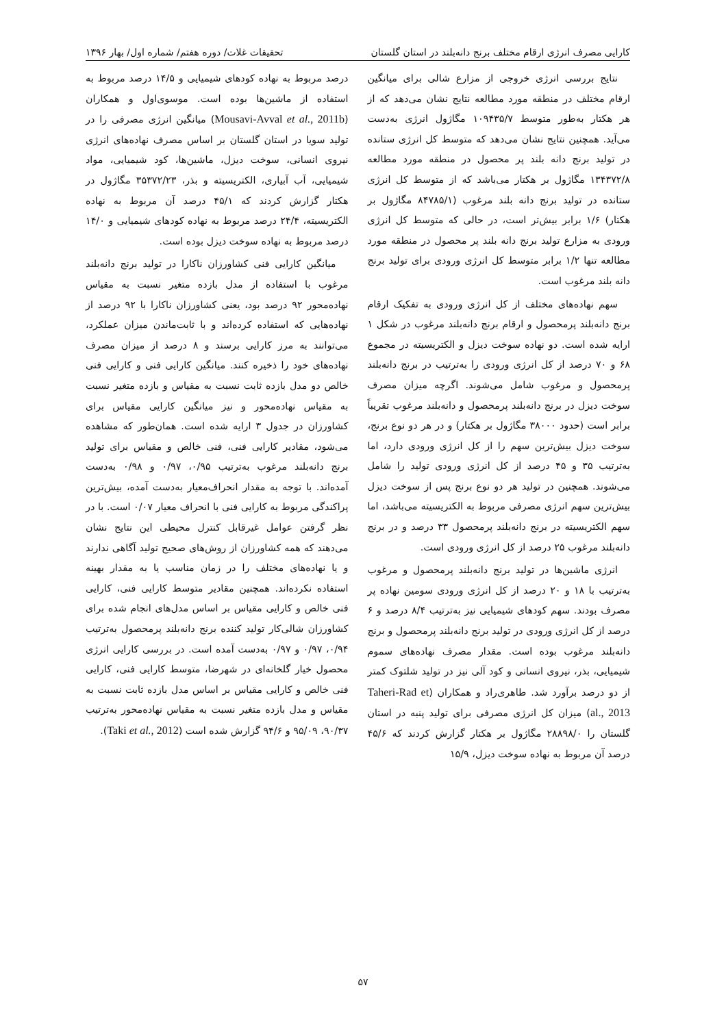کارایی مصرف انرژی ارقام مختلف برنج دانه‌بلند در استان گلستان تحقیقات غلات/ دوره هفتم/ شماره اول/ بهار ۱۳۹۶
نتایج بررسی انرژی خروجی از مزارع شالی برای میانگین ارقام مختلف در منطقه مورد مطالعه نتایج نشان می‌دهد که از هر هکتار به‌طور متوسط ۱۰۹۴۳۵/۷ مگاژول انرژی به‌دست می‌آید. همچنین نتایج نشان می‌دهد که متوسط کل انرژی ستانده در تولید برنج دانه بلند پر محصول در منطقه مورد مطالعه ۱۳۴۳۷۲/۸ مگاژول بر هکتار می‌باشد که از متوسط کل انرژی ستانده در تولید برنج دانه بلند مرغوب (۸۴۷۸۵/۱ مگاژول بر هکتار) ۱/۶ برابر بیش‌تر است، در حالی که متوسط کل انرژی ورودی به مزارع تولید برنج دانه بلند پر محصول در منطقه مورد مطالعه تنها ۱/۲ برابر متوسط کل انرژی ورودی برای تولید برنج دانه بلند مرغوب است.
سهم نهاده‌های مختلف از کل انرژی ورودی به تفکیک ارقام برنج دانه‌بلند پرمحصول و ارقام برنج دانه‌بلند مرغوب در شکل ۱ ارایه شده است. دو نهاده سوخت دیزل و الکتریسیته در مجموع ۶۸ و ۷۰ درصد از کل انرژی ورودی را به‌ترتیب در برنج دانه‌بلند پرمحصول و مرغوب شامل می‌شوند. اگرچه میزان مصرف سوخت دیزل در برنج دانه‌بلند پرمحصول و دانه‌بلند مرغوب تقریباً برابر است (حدود ۳۸۰۰۰ مگاژول بر هکتار) و در هر دو نوع برنج، سوخت دیزل بیش‌ترین سهم را از کل انرژی ورودی دارد، اما به‌ترتیب ۳۵ و ۴۵ درصد از کل انرژی ورودی تولید را شامل می‌شوند. همچنین در تولید هر دو نوع برنج پس از سوخت دیزل بیش‌ترین سهم انرژی مصرفی مربوط به الکتریسیته می‌باشد، اما سهم الکتریسیته در برنج دانه‌بلند پرمحصول ۳۳ درصد و در برنج دانه‌بلند مرغوب ۲۵ درصد از کل انرژی ورودی است.
انرژی ماشین‌ها در تولید برنج دانه‌بلند پرمحصول و مرغوب به‌ترتیب با ۱۸ و ۲۰ درصد از کل انرژی ورودی سومین نهاده پر مصرف بودند. سهم کودهای شیمیایی نیز به‌ترتیب ۸/۴ درصد و ۶ درصد از کل انرژی ورودی در تولید برنج دانه‌بلند پرمحصول و برنج دانه‌بلند مرغوب بوده است. مقدار مصرف نهاده‌های سموم شیمیایی، بذر، نیروی انسانی و کود آلی نیز در تولید شلتوک کمتر از دو درصد برآورد شد. طاهری‌راد و همکاران (Taheri-Rad et al., 2013) میزان کل انرژی مصرفی برای تولید پنبه در استان گلستان را ۲۸۸۹۸/۰ مگاژول بر هکتار گزارش کردند که ۴۵/۶ درصد آن مربوط به نهاده سوخت دیزل، ۱۵/۹
درصد مربوط به نهاده کودهای شیمیایی و ۱۴/۵ درصد مربوط به استفاده از ماشین‌ها بوده است. موسوی‌اول و همکاران (Mousavi-Avval et al., 2011b) میانگین انرژی مصرفی را در تولید سویا در استان گلستان بر اساس مصرف نهاده‌های انرژی نیروی انسانی، سوخت دیزل، ماشین‌ها، کود شیمیایی، مواد شیمیایی، آب آبیاری، الکتریسیته و بذر، ۳۵۳۷۲/۲۳ مگاژول در هکتار گزارش کردند که ۴۵/۱ درصد آن مربوط به نهاده الکتریسیته، ۲۴/۴ درصد مربوط به نهاده کودهای شیمیایی و ۱۴/۰ درصد مربوط به نهاده سوخت دیزل بوده است.
میانگین کارایی فنی کشاورزان ناکارا در تولید برنج دانه‌بلند مرغوب با استفاده از مدل بازده متغیر نسبت به مقیاس نهاده‌محور ۹۲ درصد بود، یعنی کشاورزان ناکارا با ۹۲ درصد از نهاده‌هایی که استفاده کرده‌اند و با ثابت‌ماندن میزان عملکرد، می‌توانند به مرز کارایی برسند و ۸ درصد از میزان مصرف نهاده‌های خود را ذخیره کنند. میانگین کارایی فنی و کارایی فنی خالص دو مدل بازده ثابت نسبت به مقیاس و بازده متغیر نسبت به مقیاس نهاده‌محور و نیز میانگین کارایی مقیاس برای کشاورزان در جدول ۳ ارایه شده است. همان‌طور که مشاهده می‌شود، مقادیر کارایی فنی، فنی خالص و مقیاس برای تولید برنج دانه‌بلند مرغوب به‌ترتیب ۰/۹۵، ۰/۹۷ و ۰/۹۸ به‌دست آمده‌اند. با توجه به مقدار انحراف‌معیار به‌دست آمده، بیش‌ترین پراکندگی مربوط به کارایی فنی با انحراف معیار ۰/۰۷ است. با در نظر گرفتن عوامل غیرقابل کنترل محیطی این نتایج نشان می‌دهند که همه کشاورزان از روش‌های صحیح تولید آگاهی ندارند و یا نهاده‌های مختلف را در زمان مناسب یا به مقدار بهینه استفاده نکرده‌اند. همچنین مقادیر متوسط کارایی فنی، کارایی فنی خالص و کارایی مقیاس بر اساس مدل‌های انجام شده برای کشاورزان شالی‌کار تولید کننده برنج دانه‌بلند پرمحصول به‌ترتیب ۰/۹۴، ۰/۹۷ و ۰/۹۷ به‌دست آمده است. در بررسی کارایی انرژی محصول خیار گلخانه‌ای در شهرضا، متوسط کارایی فنی، کارایی فنی خالص و کارایی مقیاس بر اساس مدل بازده ثابت نسبت به مقیاس و مدل بازده متغیر نسبت به مقیاس نهاده‌محور به‌ترتیب ۹۰/۳۷، ۹۵/۰۹ و ۹۴/۶ گزارش شده است (Taki et al., 2012).
۵۷